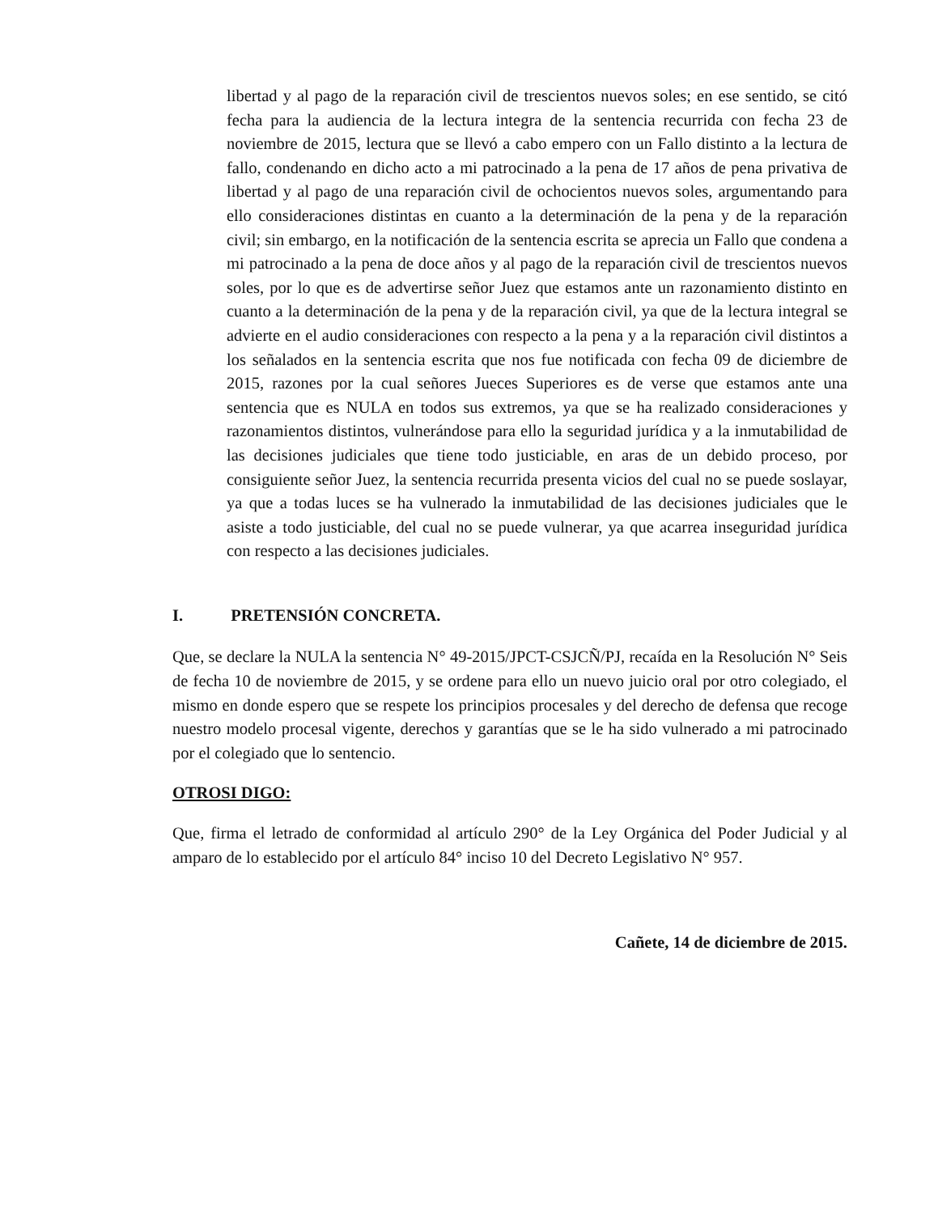libertad y al pago de la reparación civil de trescientos nuevos soles; en ese sentido, se citó fecha para la audiencia de la lectura integra de la sentencia recurrida con fecha 23 de noviembre de 2015, lectura que se llevó a cabo empero con un Fallo distinto a la lectura de fallo, condenando en dicho acto a mi patrocinado a la pena de 17 años de pena privativa de libertad y al pago de una reparación civil de ochocientos nuevos soles, argumentando para ello consideraciones distintas en cuanto a la determinación de la pena y de la reparación civil; sin embargo, en la notificación de la sentencia escrita se aprecia un Fallo que condena a mi patrocinado a la pena de doce años y al pago de la reparación civil de trescientos nuevos soles, por lo que es de advertirse señor Juez que estamos ante un razonamiento distinto en cuanto a la determinación de la pena y de la reparación civil, ya que de la lectura integral se advierte en el audio consideraciones con respecto a la pena y a la reparación civil distintos a los señalados en la sentencia escrita que nos fue notificada con fecha 09 de diciembre de 2015, razones por la cual señores Jueces Superiores es de verse que estamos ante una sentencia que es NULA en todos sus extremos, ya que se ha realizado consideraciones y razonamientos distintos, vulnerándose para ello la seguridad jurídica y a la inmutabilidad de las decisiones judiciales que tiene todo justiciable, en aras de un debido proceso, por consiguiente señor Juez, la sentencia recurrida presenta vicios del cual no se puede soslayar, ya que a todas luces se ha vulnerado la inmutabilidad de las decisiones judiciales que le asiste a todo justiciable, del cual no se puede vulnerar, ya que acarrea inseguridad jurídica con respecto a las decisiones judiciales.
I. PRETENSIÓN CONCRETA.
Que, se declare la NULA la sentencia N° 49-2015/JPCT-CSJCÑ/PJ, recaída en la Resolución N° Seis de fecha 10 de noviembre de 2015, y se ordene para ello un nuevo juicio oral por otro colegiado, el mismo en donde espero que se respete los principios procesales y del derecho de defensa que recoge nuestro modelo procesal vigente, derechos y garantías que se le ha sido vulnerado a mi patrocinado por el colegiado que lo sentencio.
OTROSI DIGO:
Que, firma el letrado de conformidad al artículo 290° de la Ley Orgánica del Poder Judicial y al amparo de lo establecido por el artículo 84° inciso 10 del Decreto Legislativo N° 957.
Cañete, 14 de diciembre de 2015.